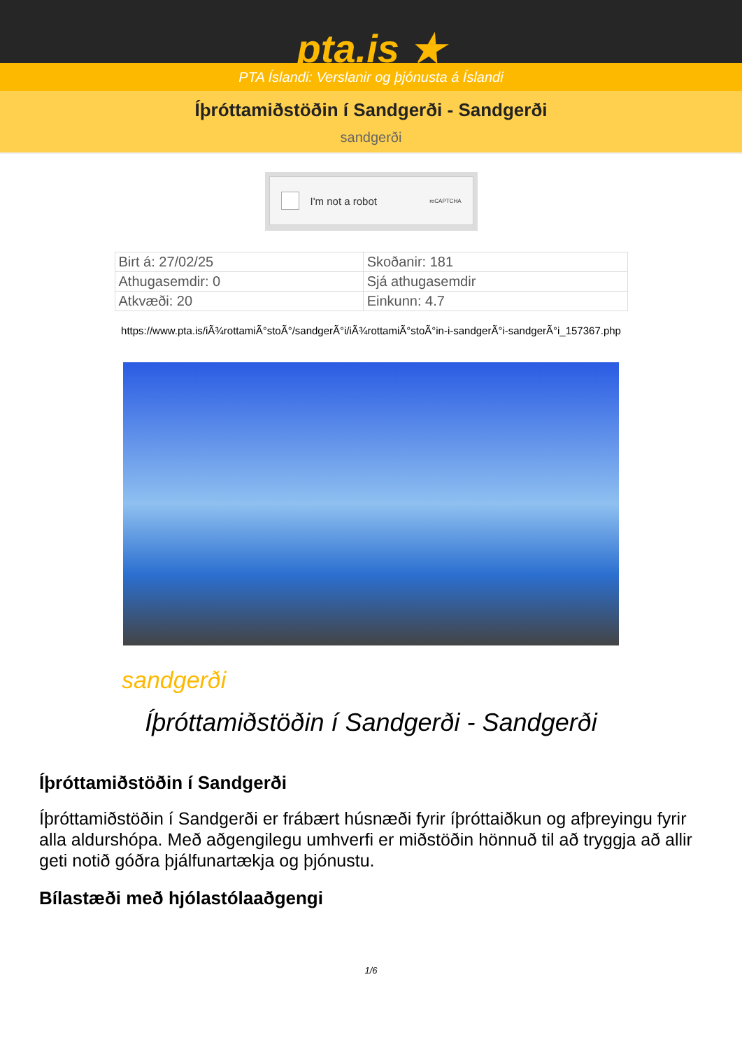pta.is ★
PTA Íslandi: Verslanir og þjónusta á Íslandi
Íþróttamiðstöðin í Sandgerði - Sandgerði
sandgerði
I'm not a robot reCAPTCHA
| Birt á: 27/02/25 | Skoðanir: 181 |
| Athugasemdir: 0 | Sjá athugasemdir |
| Atkvæði: 20 | Einkunn: 4.7 |
https://www.pta.is/iÃ¾rottamiÃ°stoÃ°/sandgerÃ°i/iÃ¾rottamiÃ°stoÃ°in-i-sandgerÃ°i-sandgerÃ°i_157367.php
sandgerði
Íþróttamiðstöðin í Sandgerði - Sandgerði
Íþróttamiðstöðin í Sandgerði
Íþróttamiðstöðin í Sandgerði er frábært húsnæði fyrir íþróttaiðkun og afþreyingu fyrir alla aldurshópa. Með aðgengilegu umhverfi er miðstöðin hönnuð til að tryggja að allir geti notið góðra þjálfunartækja og þjónustu.
Bílastæði með hjólastólaaðgengi
1/6